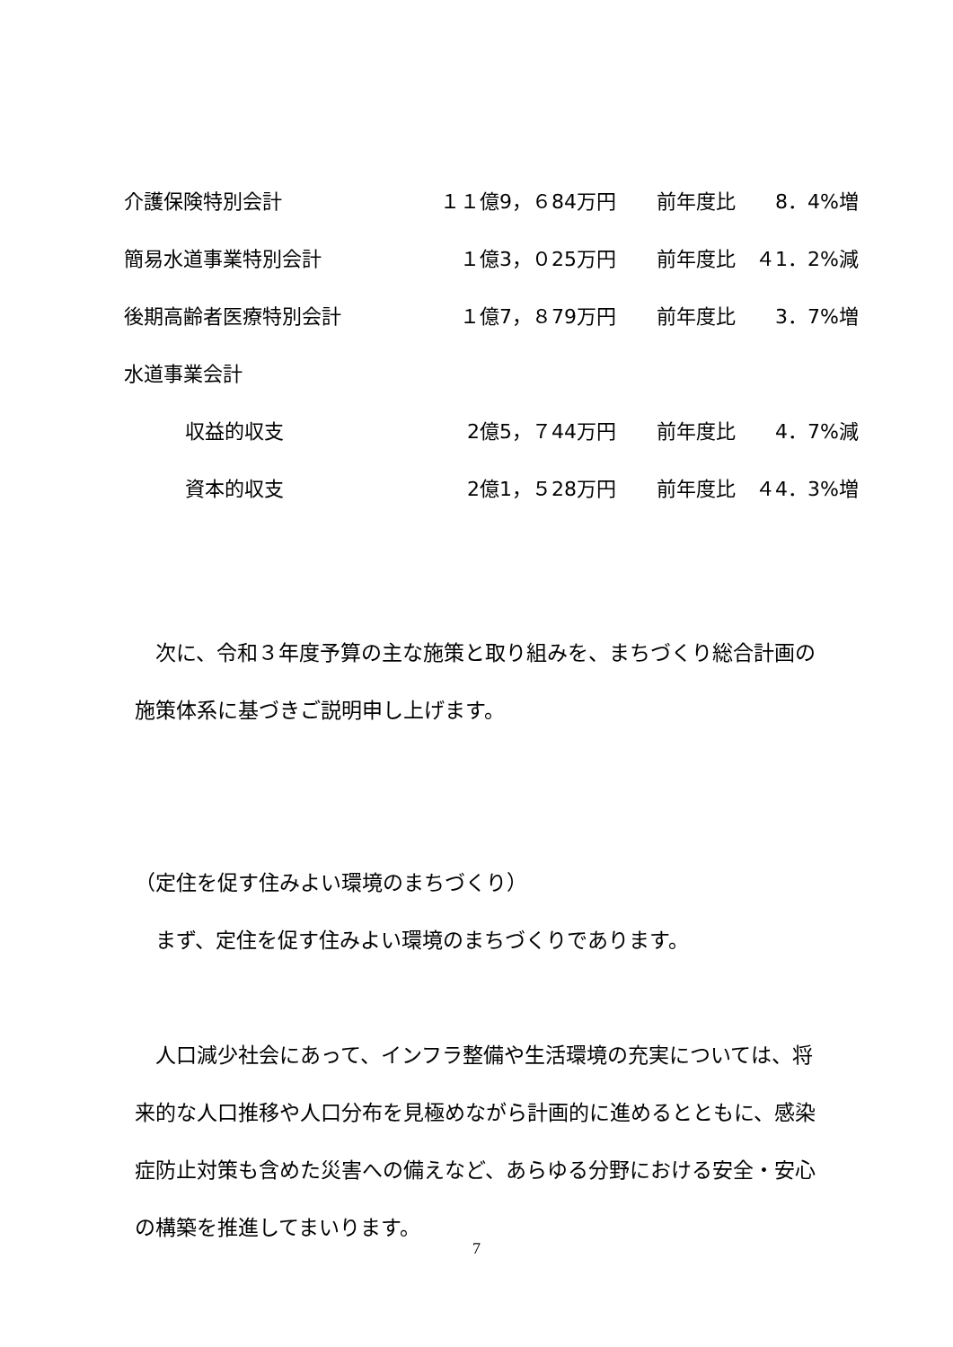| 介護保険特別会計 | １１億9，６84万円 | 前年度比 | 8．4%増 |
| 簡易水道事業特別会計 | １億3，０25万円 | 前年度比 | ４1．2%減 |
| 後期高齢者医療特別会計 | １億7，８79万円 | 前年度比 | 3．7%増 |
| 水道事業会計 | | | |
| 収益的収支 | 2億5，７44万円 | 前年度比 | 4．7%減 |
| 資本的収支 | 2億1，５28万円 | 前年度比 | ４4．3%増 |
　次に、令和３年度予算の主な施策と取り組みを、まちづくり総合計画の施策体系に基づきご説明申し上げます。
（定住を促す住みよい環境のまちづくり）
　まず、定住を促す住みよい環境のまちづくりであります。
　人口減少社会にあって、インフラ整備や生活環境の充実については、将来的な人口推移や人口分布を見極めながら計画的に進めるとともに、感染症防止対策も含めた災害への備えなど、あらゆる分野における安全・安心の構築を推進してまいります。
7